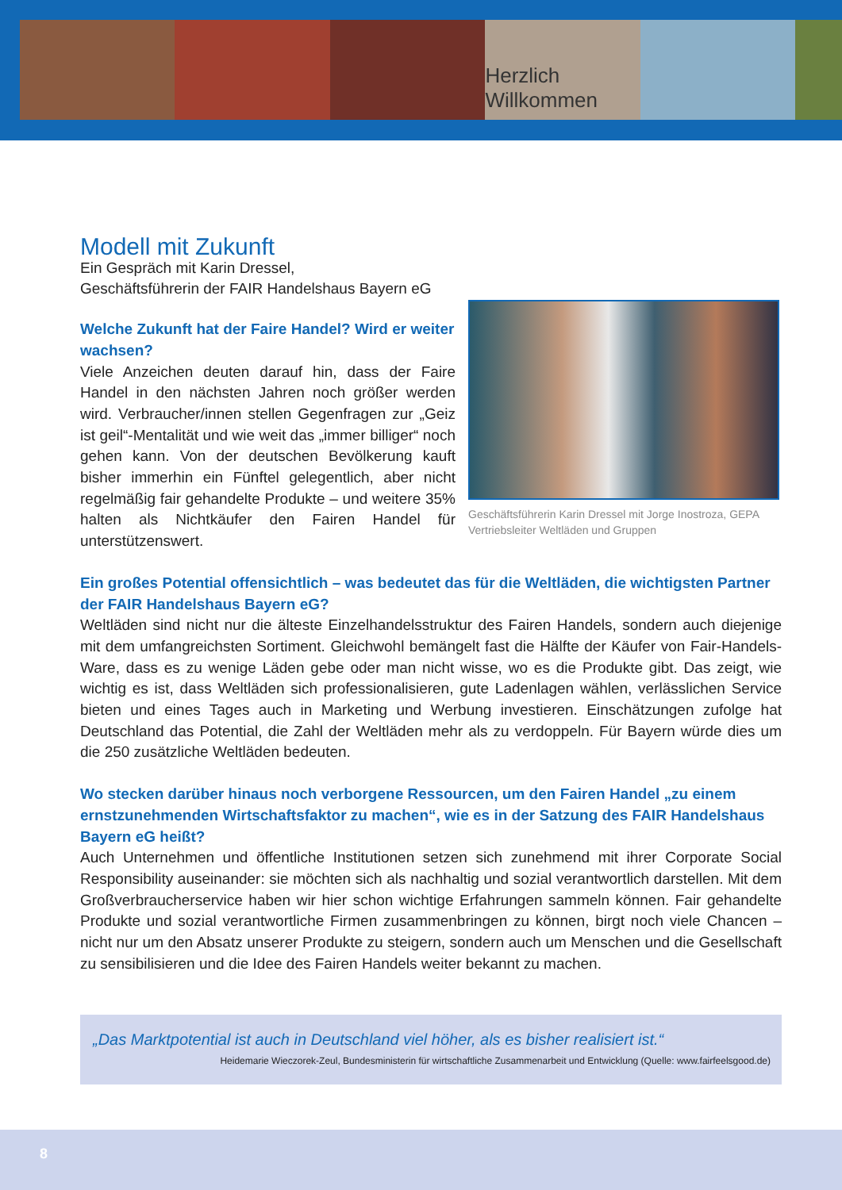Herzlich Willkommen
Modell mit Zukunft
Ein Gespräch mit Karin Dressel,
Geschäftsführerin der FAIR Handelshaus Bayern eG
Welche Zukunft hat der Faire Handel? Wird er weiter wachsen?
Viele Anzeichen deuten darauf hin, dass der Faire Handel in den nächsten Jahren noch größer werden wird. Verbraucher/innen stellen Gegenfragen zur „Geiz ist geil“-Mentalität und wie weit das „immer billiger“ noch gehen kann. Von der deutschen Bevölkerung kauft bisher immerhin ein Fünftel gelegentlich, aber nicht regelmäßig fair gehandelte Produkte – und weitere 35% halten als Nichtkäufer den Fairen Handel für unterstützenswert.
Geschäftsführerin Karin Dressel mit Jorge Inostroza, GEPA Vertriebsleiter Weltläden und Gruppen
Ein großes Potential offensichtlich – was bedeutet das für die Weltläden, die wichtigsten Partner der FAIR Handelshaus Bayern eG?
Weltläden sind nicht nur die älteste Einzelhandelsstruktur des Fairen Handels, sondern auch diejenige mit dem umfangreichsten Sortiment. Gleichwohl bemängelt fast die Hälfte der Käufer von Fair-Handels-Ware, dass es zu wenige Läden gebe oder man nicht wisse, wo es die Produkte gibt. Das zeigt, wie wichtig es ist, dass Weltläden sich professionalisieren, gute Ladenlagen wählen, verlässlichen Service bieten und eines Tages auch in Marketing und Werbung investieren. Einschätzungen zufolge hat Deutschland das Potential, die Zahl der Weltläden mehr als zu verdoppeln. Für Bayern würde dies um die 250 zusätzliche Weltläden bedeuten.
Wo stecken darüber hinaus noch verborgene Ressourcen, um den Fairen Handel „zu einem ernstzunehmenden Wirtschaftsfaktor zu machen“, wie es in der Satzung des FAIR Handelshaus Bayern eG heißt?
Auch Unternehmen und öffentliche Institutionen setzen sich zunehmend mit ihrer Corporate Social Responsibility auseinander: sie möchten sich als nachhaltig und sozial verantwortlich darstellen. Mit dem Großverbraucherservice haben wir hier schon wichtige Erfahrungen sammeln können. Fair gehandelte Produkte und sozial verantwortliche Firmen zusammenbringen zu können, birgt noch viele Chancen – nicht nur um den Absatz unserer Produkte zu steigern, sondern auch um Menschen und die Gesellschaft zu sensibilisieren und die Idee des Fairen Handels weiter bekannt zu machen.
„Das Marktpotential ist auch in Deutschland viel höher, als es bisher realisiert ist.“
Heidemarie Wieczorek-Zeul, Bundesministerin für wirtschaftliche Zusammenarbeit und Entwicklung (Quelle: www.fairfeelsgood.de)
8